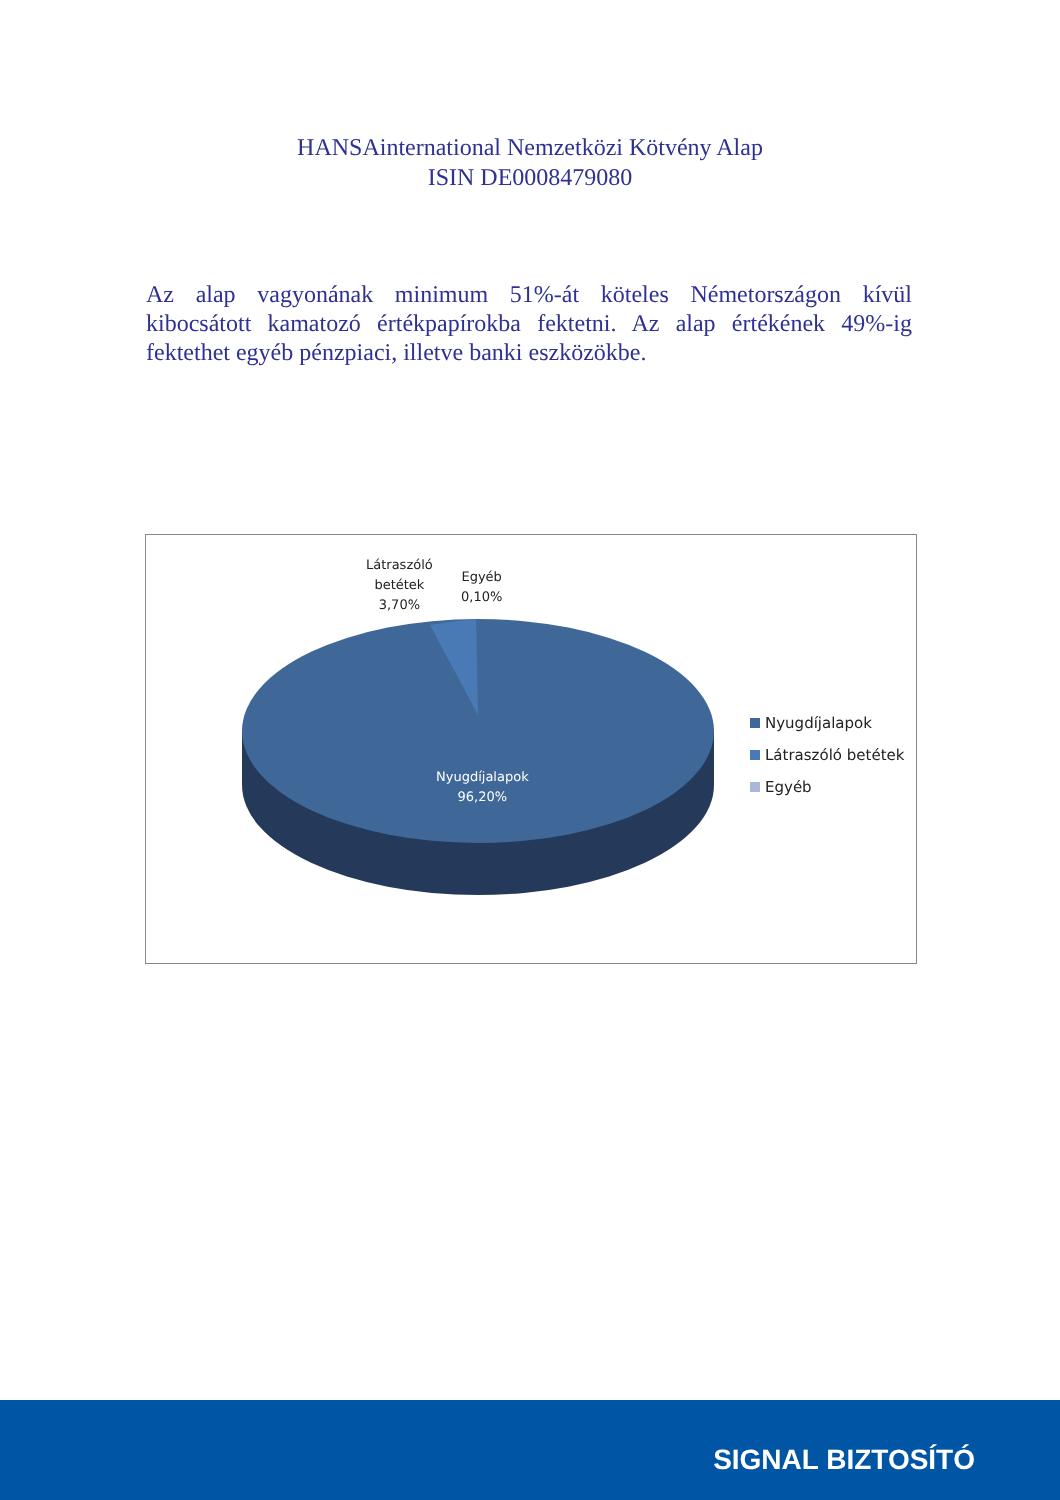HANSAinternational Nemzetközi Kötvény Alap
ISIN DE0008479080
Az alap vagyonának minimum 51%-át köteles Németországon kívül kibocsátott kamatozó értékpapírokba fektetni. Az alap értékének 49%-ig fektethet egyéb pénzpiaci, illetve banki eszközökbe.
Látraszóló
betétek
3,70%
Egyéb
0,10%
Nyugdíjalapok
96,20%
Nyugdíjalapok
Látraszóló betétek
Egyéb
SIGNAL BIZTOSÍTÓ